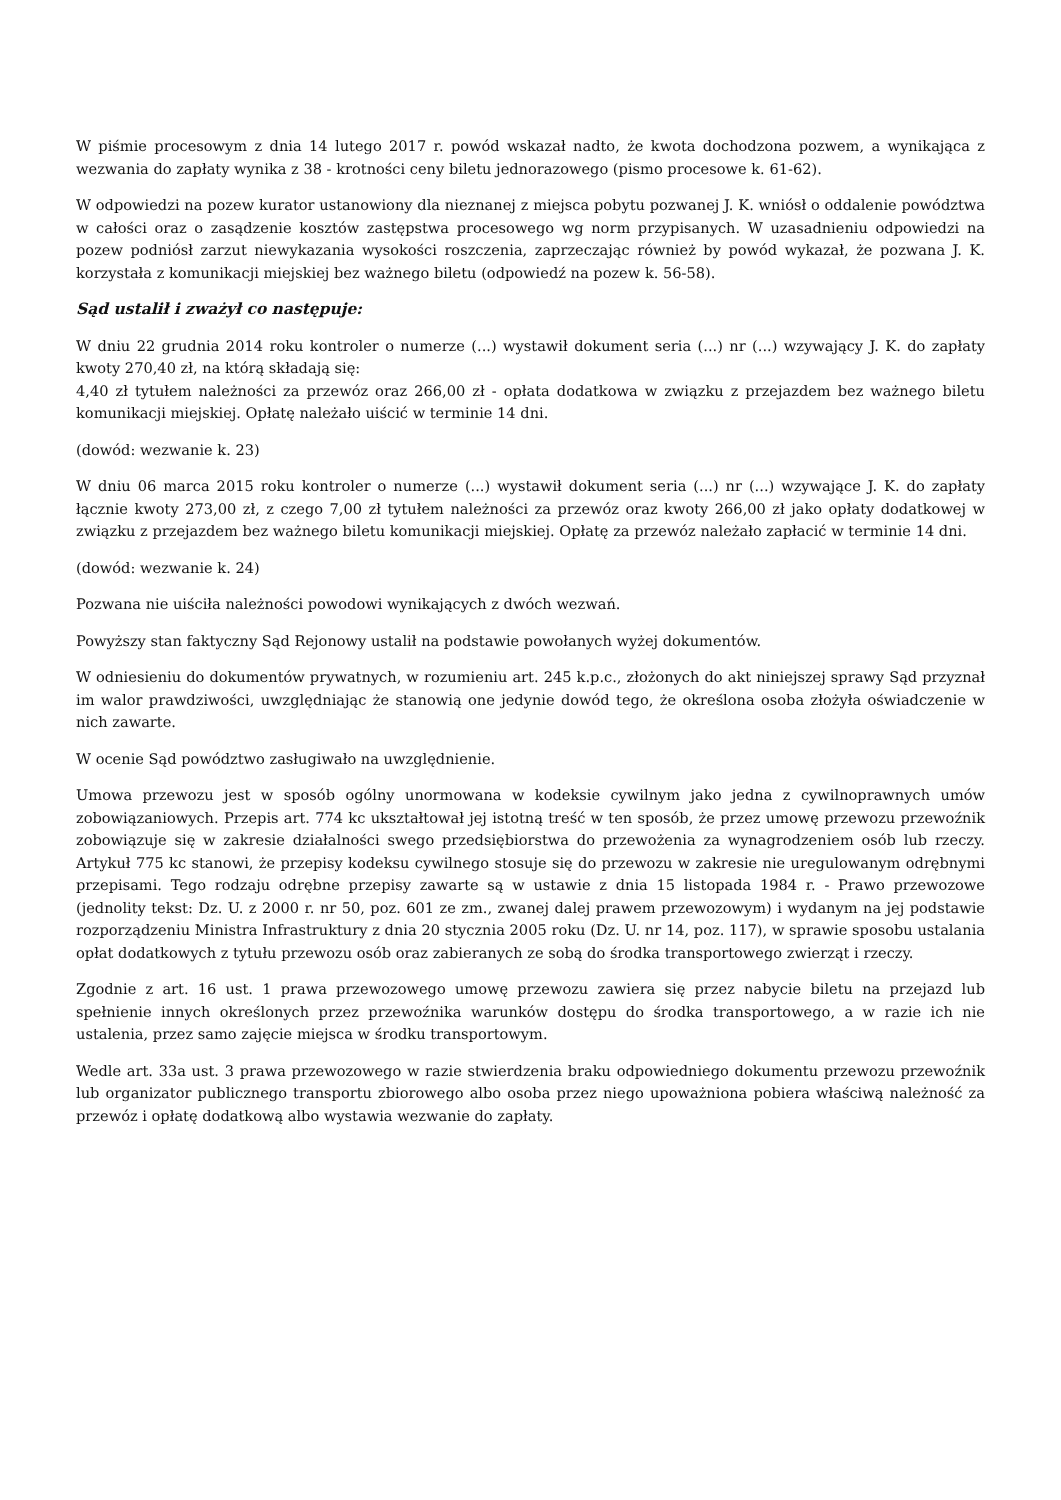W piśmie procesowym z dnia 14 lutego 2017 r. powód wskazał nadto, że kwota dochodzona pozwem, a wynikająca z wezwania do zapłaty wynika z 38 - krotności ceny biletu jednorazowego (pismo procesowe k. 61-62).
W odpowiedzi na pozew kurator ustanowiony dla nieznanej z miejsca pobytu pozwanej J. K. wniósł o oddalenie powództwa w całości oraz o zasądzenie kosztów zastępstwa procesowego wg norm przypisanych. W uzasadnieniu odpowiedzi na pozew podniósł zarzut niewykazania wysokości roszczenia, zaprzeczając również by powód wykazał, że pozwana J. K. korzystała z komunikacji miejskiej bez ważnego biletu (odpowiedź na pozew k. 56-58).
Sąd ustalił i zważył co następuje:
W dniu 22 grudnia 2014 roku kontroler o numerze (...) wystawił dokument seria (...) nr (...) wzywający J. K. do zapłaty kwoty 270,40 zł, na którą składają się:
4,40 zł tytułem należności za przewóz oraz 266,00 zł - opłata dodatkowa w związku z przejazdem bez ważnego biletu komunikacji miejskiej. Opłatę należało uiścić w terminie 14 dni.
(dowód: wezwanie k. 23)
W dniu 06 marca 2015 roku kontroler o numerze (...) wystawił dokument seria (...) nr (...) wzywające J. K. do zapłaty łącznie kwoty 273,00 zł, z czego 7,00 zł tytułem należności za przewóz oraz kwoty 266,00 zł jako opłaty dodatkowej w związku z przejazdem bez ważnego biletu komunikacji miejskiej. Opłatę za przewóz należało zapłacić w terminie 14 dni.
(dowód: wezwanie k. 24)
Pozwana nie uiściła należności powodowi wynikających z dwóch wezwań.
Powyższy stan faktyczny Sąd Rejonowy ustalił na podstawie powołanych wyżej dokumentów.
W odniesieniu do dokumentów prywatnych, w rozumieniu art. 245 k.p.c., złożonych do akt niniejszej sprawy Sąd przyznał im walor prawdziwości, uwzględniając że stanowią one jedynie dowód tego, że określona osoba złożyła oświadczenie w nich zawarte.
W ocenie Sąd powództwo zasługiwało na uwzględnienie.
Umowa przewozu jest w sposób ogólny unormowana w kodeksie cywilnym jako jedna z cywilnoprawnych umów zobowiązaniowych. Przepis art. 774 kc ukształtował jej istotną treść w ten sposób, że przez umowę przewozu przewoźnik zobowiązuje się w zakresie działalności swego przedsiębiorstwa do przewożenia za wynagrodzeniem osób lub rzeczy. Artykuł 775 kc stanowi, że przepisy kodeksu cywilnego stosuje się do przewozu w zakresie nie uregulowanym odrębnymi przepisami. Tego rodzaju odrębne przepisy zawarte są w ustawie z dnia 15 listopada 1984 r. - Prawo przewozowe (jednolity tekst: Dz. U. z 2000 r. nr 50, poz. 601 ze zm., zwanej dalej prawem przewozowym) i wydanym na jej podstawie rozporządzeniu Ministra Infrastruktury z dnia 20 stycznia 2005 roku (Dz. U. nr 14, poz. 117), w sprawie sposobu ustalania opłat dodatkowych z tytułu przewozu osób oraz zabieranych ze sobą do środka transportowego zwierząt i rzeczy.
Zgodnie z art. 16 ust. 1 prawa przewozowego umowę przewozu zawiera się przez nabycie biletu na przejazd lub spełnienie innych określonych przez przewoźnika warunków dostępu do środka transportowego, a w razie ich nie ustalenia, przez samo zajęcie miejsca w środku transportowym.
Wedle art. 33a ust. 3 prawa przewozowego w razie stwierdzenia braku odpowiedniego dokumentu przewozu przewoźnik lub organizator publicznego transportu zbiorowego albo osoba przez niego upoważniona pobiera właściwą należność za przewóz i opłatę dodatkową albo wystawia wezwanie do zapłaty.